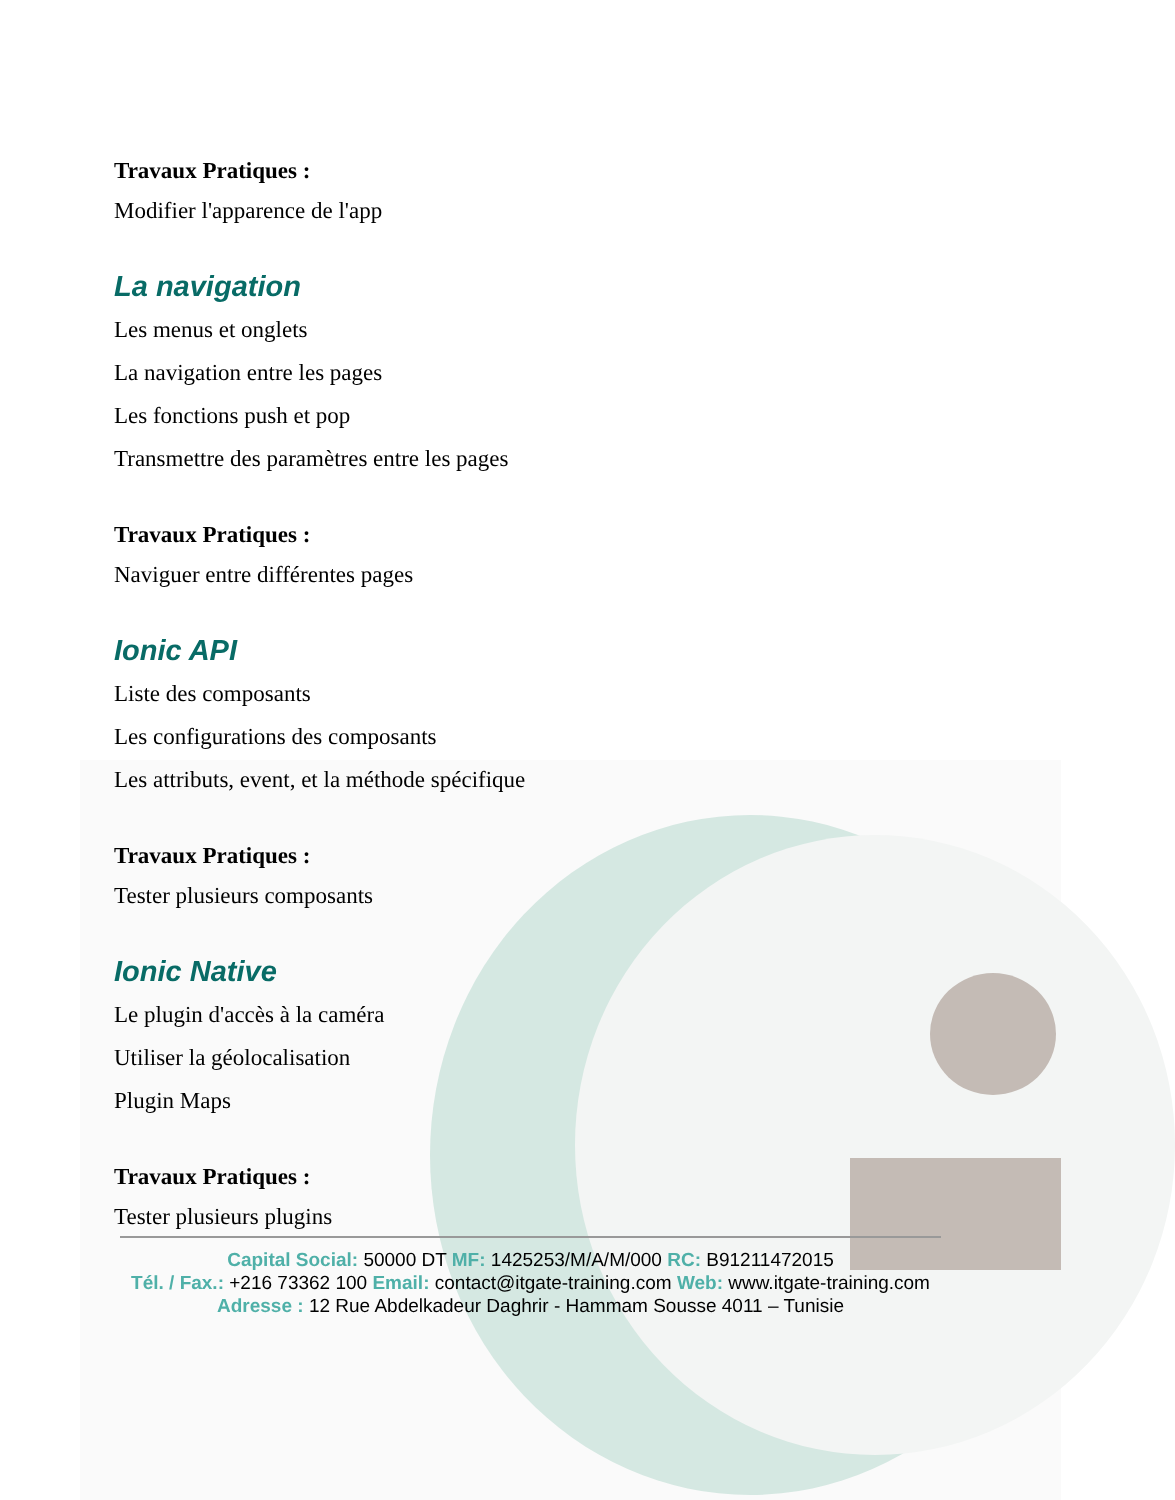Travaux Pratiques :
Modifier l'apparence de l'app
La navigation
Les menus et onglets
La navigation entre les pages
Les fonctions push et pop
Transmettre des paramètres entre les pages
Travaux Pratiques :
Naviguer entre différentes pages
Ionic API
Liste des composants
Les configurations des composants
Les attributs, event, et la méthode spécifique
Travaux Pratiques :
Tester plusieurs composants
Ionic Native
Le plugin d'accès à la caméra
Utiliser la géolocalisation
Plugin Maps
Travaux Pratiques :
Tester plusieurs plugins
Capital Social: 50000 DT MF: 1425253/M/A/M/000 RC: B91211472015
Tél. / Fax.: +216 73362 100 Email: contact@itgate-training.com Web: www.itgate-training.com
Adresse : 12 Rue Abdelkadeur Daghrir - Hammam Sousse 4011 – Tunisie